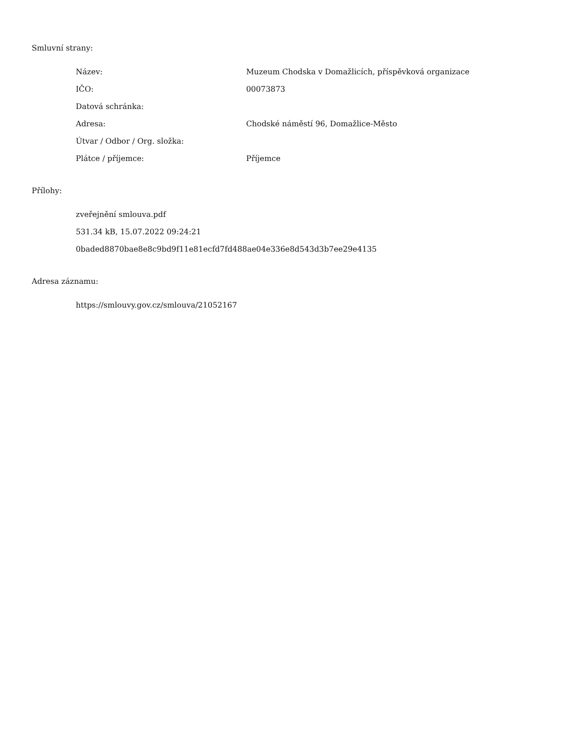Smluvní strany:
| Název: | Muzeum Chodska v Domažlicích, příspěvková organizace |
| IČO: | 00073873 |
| Datová schránka: | |
| Adresa: | Chodské náměstí 96, Domažlice-Město |
| Útvar / Odbor / Org. složka: | |
| Plátce / příjemce: | Příjemce |
Přílohy:
zveřejnění smlouva.pdf
531.34 kB, 15.07.2022 09:24:21
0baded8870bae8e8c9bd9f11e81ecfd7fd488ae04e336e8d543d3b7ee29e4135
Adresa záznamu:
https://smlouvy.gov.cz/smlouva/21052167